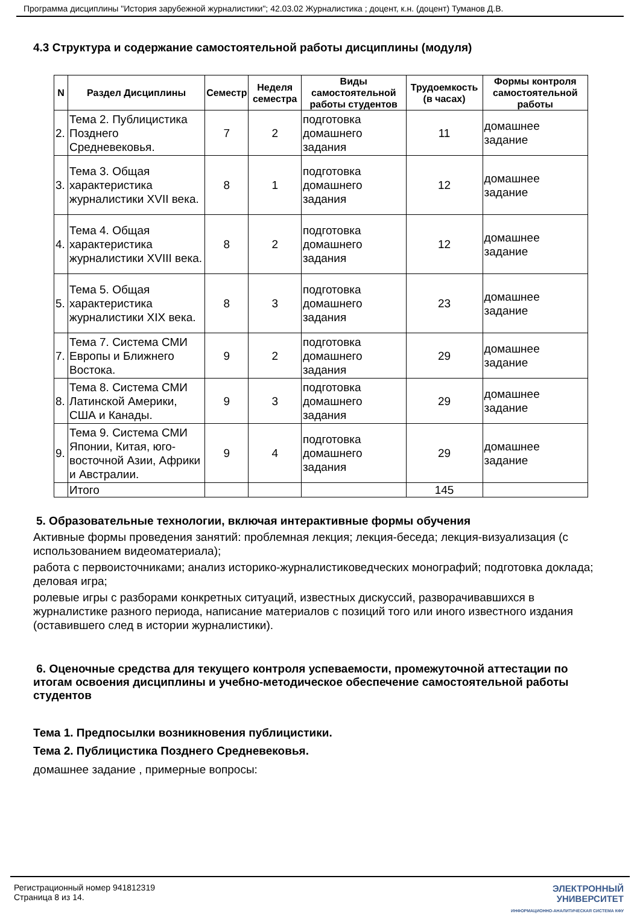Программа дисциплины "История зарубежной журналистики"; 42.03.02 Журналистика ; доцент, к.н. (доцент) Туманов Д.В.
4.3 Структура и содержание самостоятельной работы дисциплины (модуля)
| N | Раздел Дисциплины | Семестр | Неделя семестра | Виды самостоятельной работы студентов | Трудоемкость (в часах) | Формы контроля самостоятельной работы |
| --- | --- | --- | --- | --- | --- | --- |
| 2. | Тема 2. Публицистика Позднего Средневековья. | 7 | 2 | подготовка домашнего задания | 11 | домашнее задание |
| 3. | Тема 3. Общая характеристика журналистики XVII века. | 8 | 1 | подготовка домашнего задания | 12 | домашнее задание |
| 4. | Тема 4. Общая характеристика журналистики XVIII века. | 8 | 2 | подготовка домашнего задания | 12 | домашнее задание |
| 5. | Тема 5. Общая характеристика журналистики XIX века. | 8 | 3 | подготовка домашнего задания | 23 | домашнее задание |
| 7. | Тема 7. Система СМИ Европы и Ближнего Востока. | 9 | 2 | подготовка домашнего задания | 29 | домашнее задание |
| 8. | Тема 8. Система СМИ Латинской Америки, США и Канады. | 9 | 3 | подготовка домашнего задания | 29 | домашнее задание |
| 9. | Тема 9. Система СМИ Японии, Китая, юго-восточной Азии, Африки и Австралии. | 9 | 4 | подготовка домашнего задания | 29 | домашнее задание |
| | Итого | | | | 145 | |
5. Образовательные технологии, включая интерактивные формы обучения
Активные формы проведения занятий: проблемная лекция; лекция-беседа; лекция-визуализация (с использованием видеоматериала);
работа с первоисточниками; анализ историко-журналистиковедческих монографий; подготовка доклада; деловая игра;
ролевые игры с разборами конкретных ситуаций, известных дискуссий, разворачивавшихся в журналистике разного периода, написание материалов с позиций того или иного известного издания (оставившего след в истории журналистики).
6. Оценочные средства для текущего контроля успеваемости, промежуточной аттестации по итогам освоения дисциплины и учебно-методическое обеспечение самостоятельной работы студентов
Тема 1. Предпосылки возникновения публицистики.
Тема 2. Публицистика Позднего Средневековья.
домашнее задание , примерные вопросы:
Регистрационный номер 941812319
Страница 8 из 14.
ЭЛЕКТРОННЫЙ
УНИВЕРСИТЕТ
ИНФОРМАЦИОННО-АНАЛИТИЧЕСКАЯ СИСТЕМА КФУ